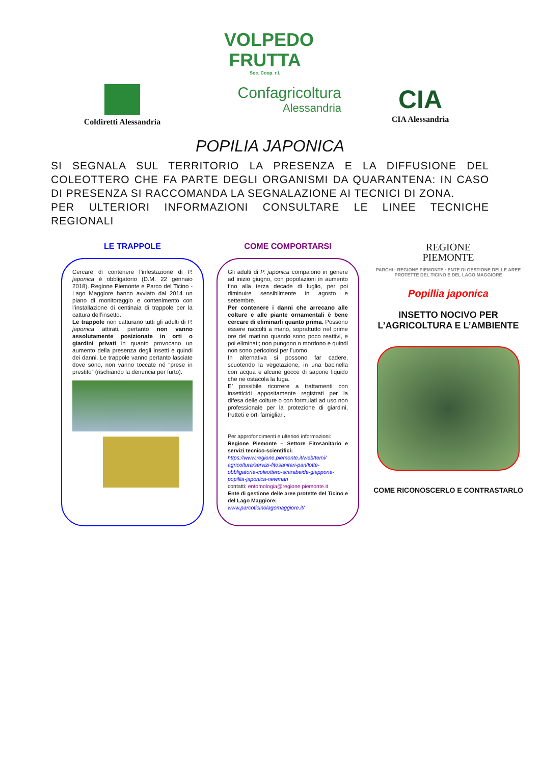VOLPEDO
FRUTTA
Soc. Coop. r.l.
Coldiretti Alessandria
Confagricoltura
Alessandria
CIA
CIA Alessandria
POPILIA JAPONICA
SI SEGNALA SUL TERRITORIO LA PRESENZA E LA DIFFUSIONE DEL COLEOTTERO CHE FA PARTE DEGLI ORGANISMI DA QUARANTENA: IN CASO DI PRESENZA SI RACCOMANDA LA SEGNALAZIONE AI TECNICI DI ZONA.
PER ULTERIORI INFORMAZIONI CONSULTARE LE LINEE TECNICHE REGIONALI
LE TRAPPOLE
Cercare di contenere l’infestazione di P. japonica è obbligatorio (D.M. 22 gennaio 2018). Regione Piemonte e Parco del Ticino - Lago Maggiore hanno avviato dal 2014 un piano di monitoraggio e contenimento con l’installazione di centinaia di trappole per la cattura dell’insetto.
Le trappole non catturano tutti gli adulti di P. japonica attirati, pertanto non vanno assolutamente posizionate in orti o giardini privati in quanto provocano un aumento della presenza degli insetti e quindi dei danni. Le trappole vanno pertanto lasciate dove sono, non vanno toccate né “prese in prestito” (rischiando la denuncia per furto).
COME COMPORTARSI
Gli adulti di P. japonica compaiono in genere ad inizio giugno, con popolazioni in aumento fino alla terza decade di luglio, per poi diminuire sensibilmente in agosto e settembre.
Per contenere i danni che arrecano alle colture e alle piante ornamentali è bene cercare di eliminarli quanto prima. Possono essere raccolti a mano, soprattutto nel prime ore del mattino quando sono poco reattivi, e poi eliminati; non pungono o mordono e quindi non sono pericolosi per l’uomo.
In alternativa si possono far cadere, scuotendo la vegetazione, in una bacinella con acqua e alcune gocce di sapone liquido che ne ostacola la fuga.
E’ possibile ricorrere a trattamenti con insetticidi appositamente registrati per la difesa delle colture o con formulati ad uso non professionale per la protezione di giardini, frutteti e orti famigliari.
Per approfondimenti e ulteriori informazioni:
Regione Piemonte – Settore Fitosanitario e servizi tecnico-scientifici:
https://www.regione.piemonte.it/web/temi/ agricoltura/servizi-fitosanitari-pan/lotte-obbligatorie-coleottero-scarabeide-giappone-popillia-japonica-newman
contatti: entomologia@regione.piemonte.it
Ente di gestione delle aree protette del Ticino e del Lago Maggiore:
www.parcoticinolagomaggiore.it/
REGIONE
PIEMONTE
PARCHI · REGIONE PIEMONTE · ENTE DI GESTIONE DELLE AREE PROTETTE DEL TICINO E DEL LAGO MAGGIORE
Popillia japonica
INSETTO NOCIVO PER L’AGRICOLTURA E L’AMBIENTE
COME RICONOSCERLO E CONTRASTARLO